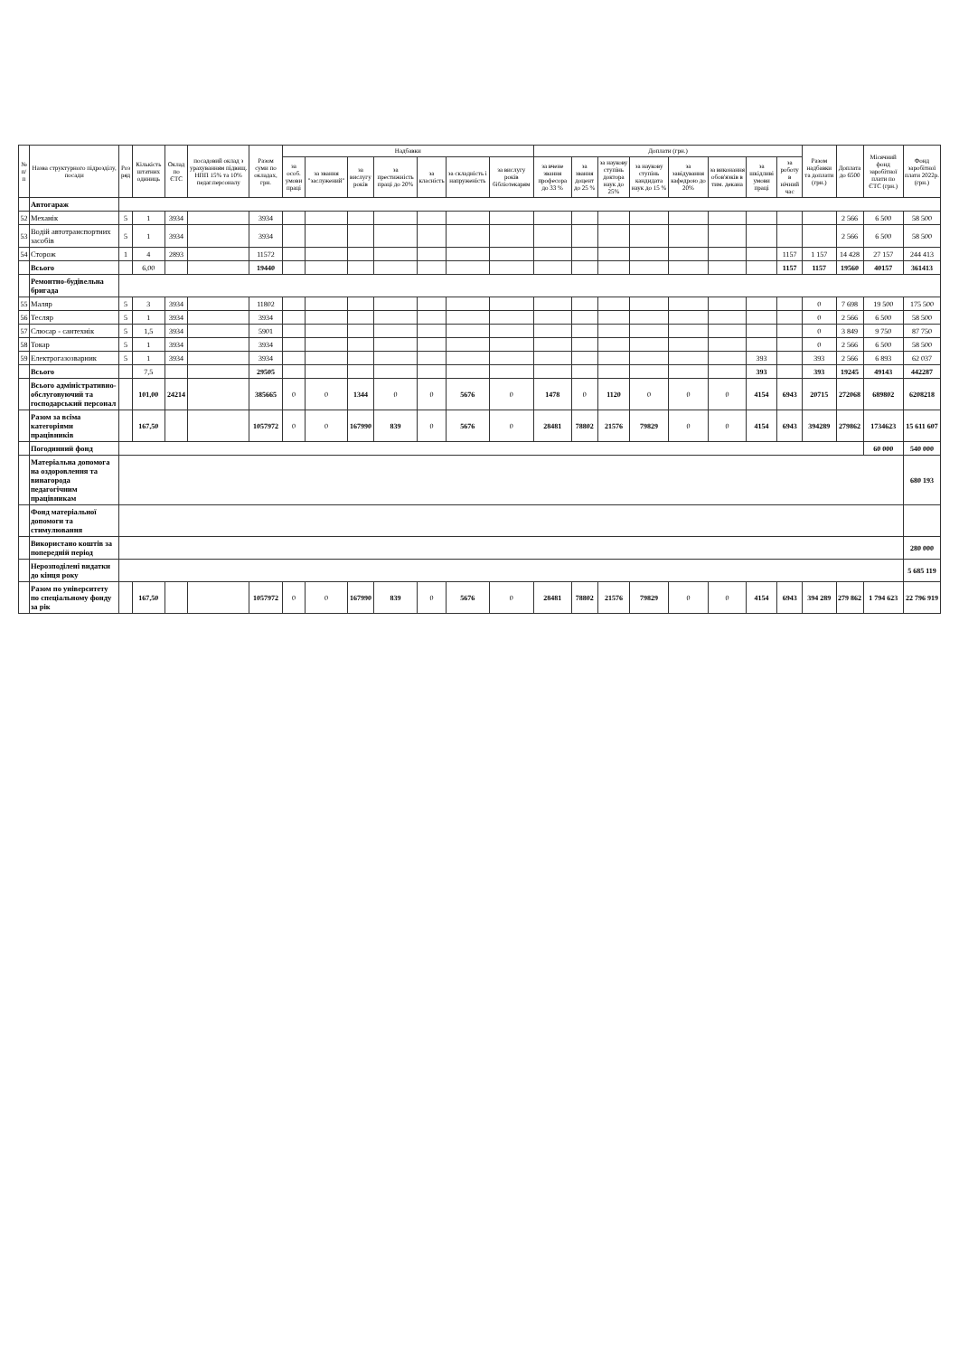| № п/п | Назва структурного підрозділу, посади | Роз ряд | Кількість штатних одиниць | Оклад по ЄТС | посадовий оклад з урахуванням підвищ. НПП 15% та 10% педаг.персоналу | Разом суми по окладах, грн. | Надбавки | | | | | | | Доплати (грн.) | | | | | | | | Разом надбавки та доплати (грн.) | Доплата до 6500 | Місячний фонд заробітної плати по ЄТС (грн.) | Фонд заробітної плати 2022р. (грн.) |
| --- | --- | --- | --- | --- | --- | --- | --- | --- | --- | --- | --- | --- | --- | --- | --- | --- | --- | --- | --- | --- | --- | --- | --- | --- | --- |
| | | | | | | | за особ. умови праці | за звання "заслужений" | за вислугу років | за престижність праці до 20% | за класність | за складність і напруженість | за вислугу років бібліотекарям | за вчене звання професора до 33 % | за звання доцент до 25 % | за наукову ступінь доктора наук до 25% | за наукову ступінь кандидата наук до 15 % | за завідування кафедрою до 20% | за виконання обов'язків в тим. декана | за шкідливі умови праці | за роботу в нічний час | | | | |
| | Автогараж | | | | | | | | | | | | | | | | | | | | | | | | |
| 52 | Механік | 5 | 1 | 3934 | | 3934 | | | | | | | | | | | | | | | | | 2 566 | 6 500 | 58 500 |
| 53 | Водій автотранспортних засобів | 5 | 1 | 3934 | | 3934 | | | | | | | | | | | | | | | | | 2 566 | 6 500 | 58 500 |
| 54 | Сторож | 1 | 4 | 2893 | | 11572 | | | | | | | | | | | | | | | 1157 | 1 157 | 14 428 | 27 157 | 244 413 |
| | Всього | | 6,00 | | | 19440 | | | | | | | | | | | | | | | 1157 | 1157 | 19560 | 40157 | 361413 |
| | Ремонтно-будівельна бригада | | | | | | | | | | | | | | | | | | | | | | | | |
| 55 | Маляр | 5 | 3 | 3934 | | 11802 | | | | | | | | | | | | | | | | 0 | 7 698 | 19 500 | 175 500 |
| 56 | Тесляр | 5 | 1 | 3934 | | 3934 | | | | | | | | | | | | | | | | 0 | 2 566 | 6 500 | 58 500 |
| 57 | Слюсар - сантехнік | 5 | 1,5 | 3934 | | 5901 | | | | | | | | | | | | | | | | 0 | 3 849 | 9 750 | 87 750 |
| 58 | Токар | 5 | 1 | 3934 | | 3934 | | | | | | | | | | | | | | | | 0 | 2 566 | 6 500 | 58 500 |
| 59 | Електрогазозварник | 5 | 1 | 3934 | | 3934 | | | | | | | | | | | | | | 393 | | 393 | 2 566 | 6 893 | 62 037 |
| | Всього | | 7,5 | | | 29505 | | | | | | | | | | | | | | 393 | | 393 | 19245 | 49143 | 442287 |
| | Всього адміністративно-обслуговуючий та господарський персонал | | 101,00 | 24214 | | 385665 | 0 | 0 | 1344 | 0 | 0 | 5676 | 0 | 1478 | 0 | 1120 | 0 | 0 | 0 | 4154 | 6943 | 20715 | 272068 | 689802 | 6208218 |
| | Разом за всіма категоріями працівників | | 167,50 | | | 1057972 | 0 | 0 | 167990 | 839 | 0 | 5676 | 0 | 28481 | 78802 | 21576 | 79829 | 0 | 0 | 4154 | 6943 | 394289 | 279862 | 1734623 | 15 611 607 |
| | Погодинний фонд | | | | | | | | | | | | | | | | | | | | | | | 60 000 | 540 000 |
| | Матеріальна допомога на оздоровлення та винагорода педагогічним працівникам | | | | | | | | | | | | | | | | | | | | | | | | 680 193 |
| | Фонд матеріальної допомоги та стимулювання | | | | | | | | | | | | | | | | | | | | | | | | |
| | Використано коштів за попередній період | | | | | | | | | | | | | | | | | | | | | | | | 280 000 |
| | Нерозподілені видатки до кінця року | | | | | | | | | | | | | | | | | | | | | | | | 5 685 119 |
| | Разом по університету по спеціальному фонду за рік | | 167,50 | | | 1057972 | 0 | 0 | 167990 | 839 | 0 | 5676 | 0 | 28481 | 78802 | 21576 | 79829 | 0 | 0 | 4154 | 6943 | 394 289 | 279 862 | 1 794 623 | 22 796 919 |